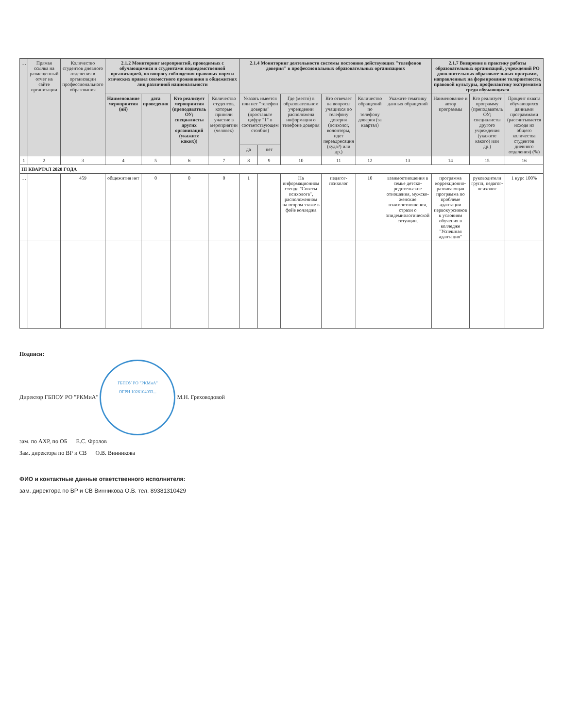| … | Прямая ссылка на размещенный отчет на сайте организации | Количество студентов дневного отделения в организации профессионального образования | 2.1.2 Мониторинг мероприятий, проводимых с обучающимися и студентами подведомственной организацией, по вопросу соблюдения правовых норм и этических правил совместного проживания в общежитиях лиц различной национальности | | | | 2.1.4 Мониторинг деятельности системы постоянно действующих "телефонов доверия" в профессиональных образовательных организациях | | | | | | 2.1.7 Внедрение в практику работы образовательных организаций, учреждений РО дополнительных образовательных программ, направленных на формирование толерантности, правовой культуры, профилактику экстремизма среди обучающихся | | |
| --- | --- | --- | --- | --- | --- | --- | --- | --- | --- | --- | --- | --- | --- | --- | --- |
| | | | Наименование мероприятия (ий) | дата проведения | Кто реализует мероприятия (преподаватель ОУ; специалисты других организаций (укажите каких)) | Количество студентов, которые приняли участие в мероприятии (человек) | Указать имеется или нет "телефон доверия" (проставьте цифру "1" в соответствующем столбце) | | Где (место) в образовательном учреждении расположена информация о телефоне доверия | Кто отвечает на вопросы учащихся по телефону доверия (психолог, волонтеры, идет переадресация (куда?) или др.) | Количество обращений по телефону доверия (за квартал) | Укажите тематику данных обращений | Наименование и автор программы | Кто реализует программу (преподаватель ОУ; специалисты другого учреждения (укажите какого) или др.) | Процент охвата обучающихся данными программами (рассчитывается исходя из общего количества студентов дневного отделения) (%) |
| | | | | | | | да | нет | | | | | | | |
| 1 | 2 | 3 | 4 | 5 | 6 | 7 | 8 | 9 | 10 | 11 | 12 | 13 | 14 | 15 | 16 |
| III КВАРТАЛ 2020 ГОДА | | | | | | | | | | | | | | | |
| … | | 459 | общежития нет | 0 | 0 | 0 | 1 | | На информационном стенде "Советы психолога", расположенном на втором этаже в фойе колледжа | педагог-психолог | 10 | взаимоотношения в семье детско-родительские отношения, мужско-женские взаимоотношения, страхи о эпидемиологической ситуации. | программа коррекционно-развивающая программа по проблеме адаптации первокурсников к условиям обучения в колледже "Успешная адаптация" | руководители групп, педагог-психолог | 1 курс 100% |
Подписи:
Директор ГБПОУ РО "РКМиА"
ГБПОУ РО "РКМиА"
ОГРН 1026104033... М.Н. Греховодовой
зам. по АХР, по ОБ Е.С. Фролов
Зам. директора по ВР и СВ О.В. Винникова
ФИО и контактные данные ответственного исполнителя:
зам. директора по ВР и СВ Винникова О.В. тел. 89381310429